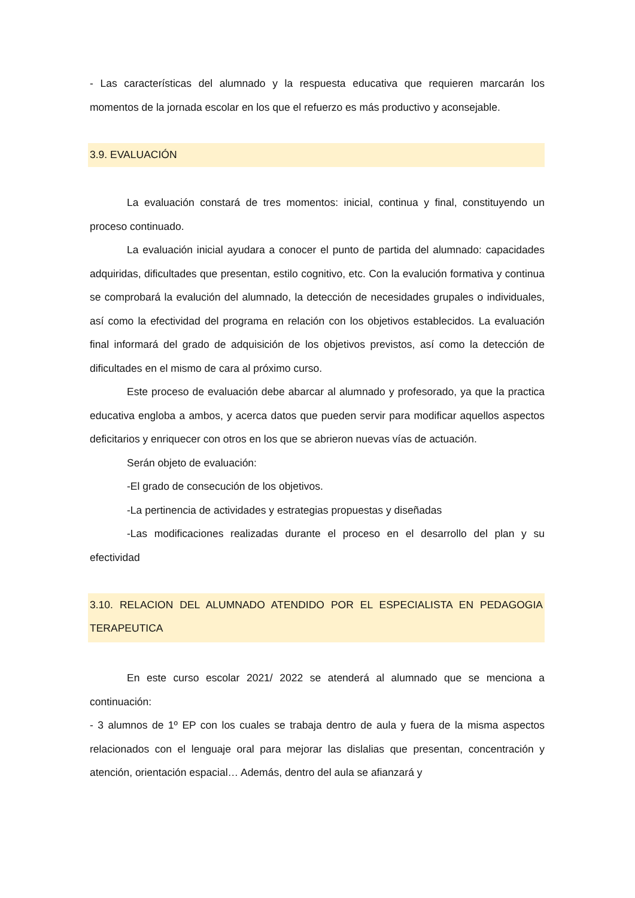- Las características del alumnado y la respuesta educativa que requieren marcarán los momentos de la jornada escolar en los que el refuerzo es más productivo y aconsejable.
3.9. EVALUACIÓN
La evaluación constará de tres momentos: inicial, continua y final, constituyendo un proceso continuado.
La evaluación inicial ayudara a conocer el punto de partida del alumnado: capacidades adquiridas, dificultades que presentan, estilo cognitivo, etc. Con la evalución formativa y continua se comprobará la evalución del alumnado, la detección de necesidades grupales o individuales, así como la efectividad del programa en relación con los objetivos establecidos. La evaluación final informará del grado de adquisición de los objetivos previstos, así como la detección de dificultades en el mismo de cara al próximo curso.
Este proceso de evaluación debe abarcar al alumnado y profesorado, ya que la practica educativa engloba a ambos, y acerca datos que pueden servir para modificar aquellos aspectos deficitarios y enriquecer con otros en los que se abrieron nuevas vías de actuación.
Serán objeto de evaluación:
-El grado de consecución de los objetivos.
-La pertinencia de actividades y estrategias propuestas y diseñadas
-Las modificaciones realizadas durante el proceso en el desarrollo del plan y su efectividad
3.10. RELACION DEL ALUMNADO ATENDIDO POR EL ESPECIALISTA EN PEDAGOGIA TERAPEUTICA
En este curso escolar 2021/ 2022 se atenderá al alumnado que se menciona a continuación:
- 3 alumnos de 1º EP con los cuales se trabaja dentro de aula y fuera de la misma aspectos relacionados con el lenguaje oral para mejorar las dislalias que presentan, concentración y atención, orientación espacial… Además, dentro del aula se afianzará y